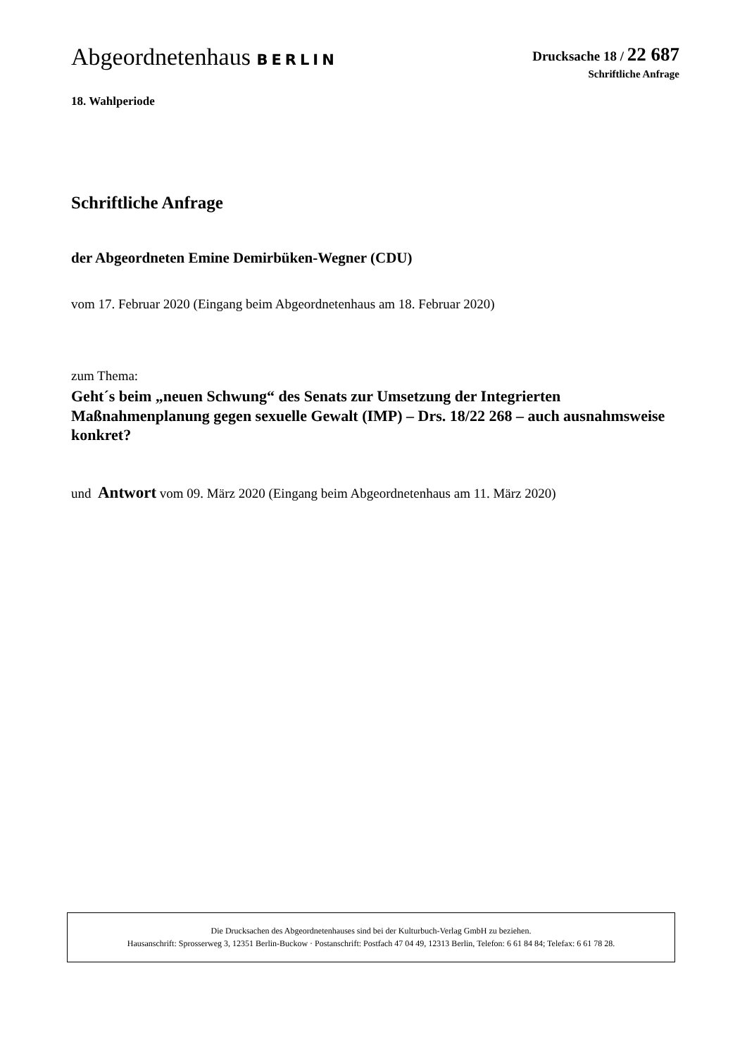Abgeordnetenhaus BERLIN Drucksache 18 / 22 687
Schriftliche Anfrage
18. Wahlperiode
Schriftliche Anfrage
der Abgeordneten Emine Demirbüken-Wegner (CDU)
vom 17. Februar 2020 (Eingang beim Abgeordnetenhaus am 18. Februar 2020)
zum Thema:
Geht´s beim „neuen Schwung“ des Senats zur Umsetzung der Integrierten Maßnahmenplanung gegen sexuelle Gewalt (IMP) – Drs. 18/22 268 – auch ausnahmsweise konkret?
und Antwort vom 09. März 2020 (Eingang beim Abgeordnetenhaus am 11. März 2020)
Die Drucksachen des Abgeordnetenhauses sind bei der Kulturbuch-Verlag GmbH zu beziehen.
Hausanschrift: Sprosserweg 3, 12351 Berlin-Buckow · Postanschrift: Postfach 47 04 49, 12313 Berlin, Telefon: 6 61 84 84; Telefax: 6 61 78 28.